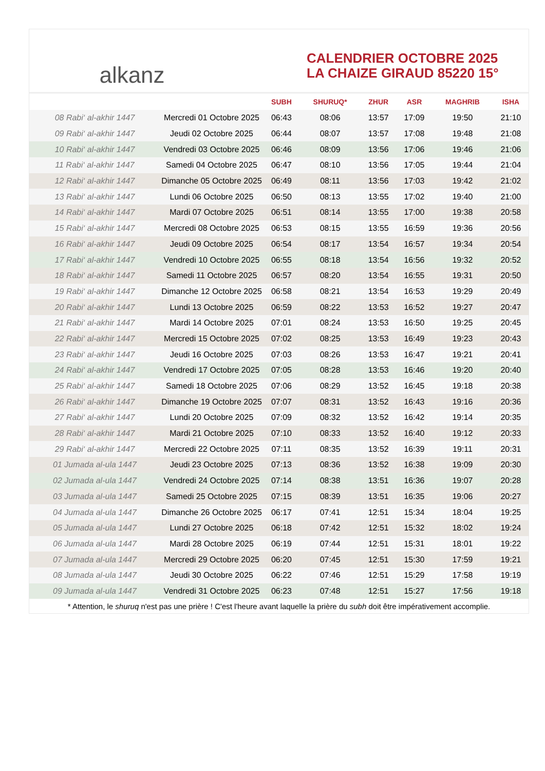alkanz
CALENDRIER OCTOBRE 2025
LA CHAIZE GIRAUD 85220 15°
| | | SUBH | SHURUQ* | ZHUR | ASR | MAGHRIB | ISHA |
| --- | --- | --- | --- | --- | --- | --- | --- |
| 08 Rabi‘ al-akhir 1447 | Mercredi 01 Octobre 2025 | 06:43 | 08:06 | 13:57 | 17:09 | 19:50 | 21:10 |
| 09 Rabi‘ al-akhir 1447 | Jeudi 02 Octobre 2025 | 06:44 | 08:07 | 13:57 | 17:08 | 19:48 | 21:08 |
| 10 Rabi‘ al-akhir 1447 | Vendredi 03 Octobre 2025 | 06:46 | 08:09 | 13:56 | 17:06 | 19:46 | 21:06 |
| 11 Rabi‘ al-akhir 1447 | Samedi 04 Octobre 2025 | 06:47 | 08:10 | 13:56 | 17:05 | 19:44 | 21:04 |
| 12 Rabi‘ al-akhir 1447 | Dimanche 05 Octobre 2025 | 06:49 | 08:11 | 13:56 | 17:03 | 19:42 | 21:02 |
| 13 Rabi‘ al-akhir 1447 | Lundi 06 Octobre 2025 | 06:50 | 08:13 | 13:55 | 17:02 | 19:40 | 21:00 |
| 14 Rabi‘ al-akhir 1447 | Mardi 07 Octobre 2025 | 06:51 | 08:14 | 13:55 | 17:00 | 19:38 | 20:58 |
| 15 Rabi‘ al-akhir 1447 | Mercredi 08 Octobre 2025 | 06:53 | 08:15 | 13:55 | 16:59 | 19:36 | 20:56 |
| 16 Rabi‘ al-akhir 1447 | Jeudi 09 Octobre 2025 | 06:54 | 08:17 | 13:54 | 16:57 | 19:34 | 20:54 |
| 17 Rabi‘ al-akhir 1447 | Vendredi 10 Octobre 2025 | 06:55 | 08:18 | 13:54 | 16:56 | 19:32 | 20:52 |
| 18 Rabi‘ al-akhir 1447 | Samedi 11 Octobre 2025 | 06:57 | 08:20 | 13:54 | 16:55 | 19:31 | 20:50 |
| 19 Rabi‘ al-akhir 1447 | Dimanche 12 Octobre 2025 | 06:58 | 08:21 | 13:54 | 16:53 | 19:29 | 20:49 |
| 20 Rabi‘ al-akhir 1447 | Lundi 13 Octobre 2025 | 06:59 | 08:22 | 13:53 | 16:52 | 19:27 | 20:47 |
| 21 Rabi‘ al-akhir 1447 | Mardi 14 Octobre 2025 | 07:01 | 08:24 | 13:53 | 16:50 | 19:25 | 20:45 |
| 22 Rabi‘ al-akhir 1447 | Mercredi 15 Octobre 2025 | 07:02 | 08:25 | 13:53 | 16:49 | 19:23 | 20:43 |
| 23 Rabi‘ al-akhir 1447 | Jeudi 16 Octobre 2025 | 07:03 | 08:26 | 13:53 | 16:47 | 19:21 | 20:41 |
| 24 Rabi‘ al-akhir 1447 | Vendredi 17 Octobre 2025 | 07:05 | 08:28 | 13:53 | 16:46 | 19:20 | 20:40 |
| 25 Rabi‘ al-akhir 1447 | Samedi 18 Octobre 2025 | 07:06 | 08:29 | 13:52 | 16:45 | 19:18 | 20:38 |
| 26 Rabi‘ al-akhir 1447 | Dimanche 19 Octobre 2025 | 07:07 | 08:31 | 13:52 | 16:43 | 19:16 | 20:36 |
| 27 Rabi‘ al-akhir 1447 | Lundi 20 Octobre 2025 | 07:09 | 08:32 | 13:52 | 16:42 | 19:14 | 20:35 |
| 28 Rabi‘ al-akhir 1447 | Mardi 21 Octobre 2025 | 07:10 | 08:33 | 13:52 | 16:40 | 19:12 | 20:33 |
| 29 Rabi‘ al-akhir 1447 | Mercredi 22 Octobre 2025 | 07:11 | 08:35 | 13:52 | 16:39 | 19:11 | 20:31 |
| 01 Jumada al-ula 1447 | Jeudi 23 Octobre 2025 | 07:13 | 08:36 | 13:52 | 16:38 | 19:09 | 20:30 |
| 02 Jumada al-ula 1447 | Vendredi 24 Octobre 2025 | 07:14 | 08:38 | 13:51 | 16:36 | 19:07 | 20:28 |
| 03 Jumada al-ula 1447 | Samedi 25 Octobre 2025 | 07:15 | 08:39 | 13:51 | 16:35 | 19:06 | 20:27 |
| 04 Jumada al-ula 1447 | Dimanche 26 Octobre 2025 | 06:17 | 07:41 | 12:51 | 15:34 | 18:04 | 19:25 |
| 05 Jumada al-ula 1447 | Lundi 27 Octobre 2025 | 06:18 | 07:42 | 12:51 | 15:32 | 18:02 | 19:24 |
| 06 Jumada al-ula 1447 | Mardi 28 Octobre 2025 | 06:19 | 07:44 | 12:51 | 15:31 | 18:01 | 19:22 |
| 07 Jumada al-ula 1447 | Mercredi 29 Octobre 2025 | 06:20 | 07:45 | 12:51 | 15:30 | 17:59 | 19:21 |
| 08 Jumada al-ula 1447 | Jeudi 30 Octobre 2025 | 06:22 | 07:46 | 12:51 | 15:29 | 17:58 | 19:19 |
| 09 Jumada al-ula 1447 | Vendredi 31 Octobre 2025 | 06:23 | 07:48 | 12:51 | 15:27 | 17:56 | 19:18 |
* Attention, le shuruq n'est pas une prière ! C'est l'heure avant laquelle la prière du subh doit être impérativement accomplie.